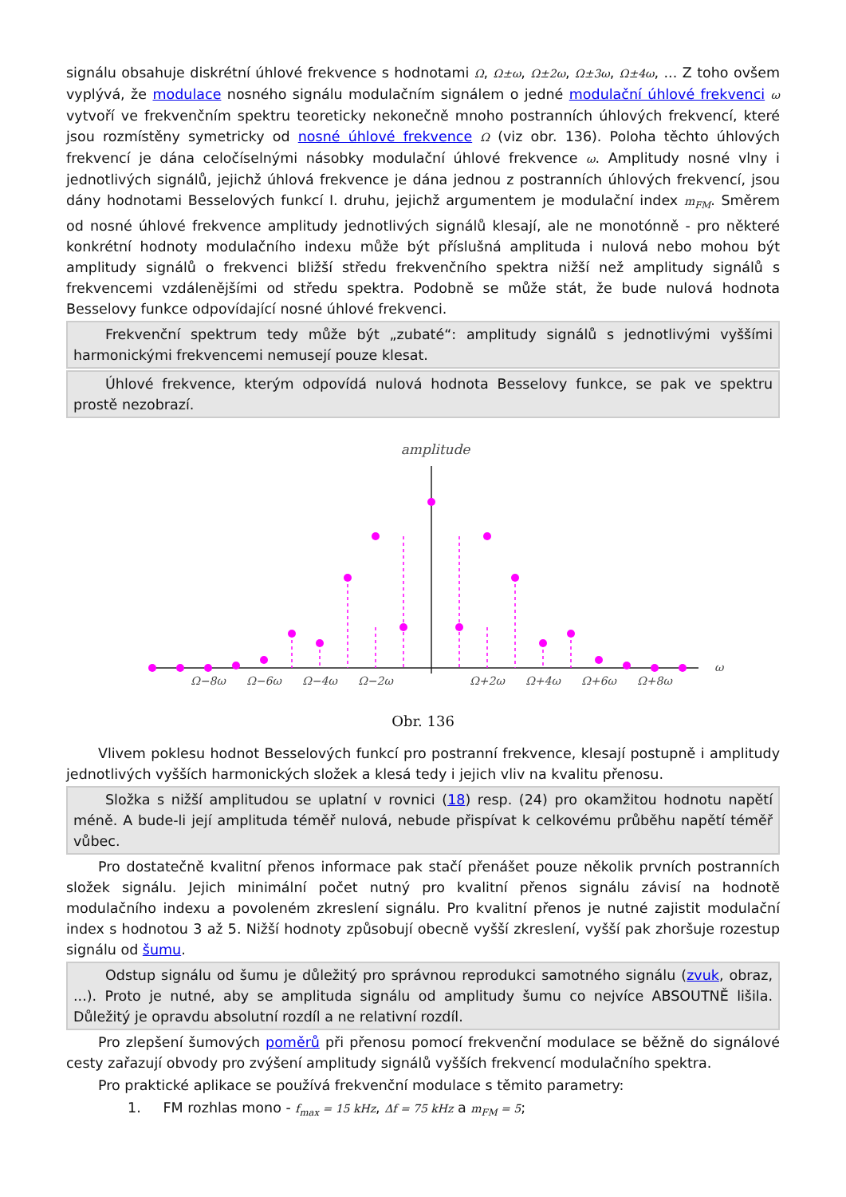signálu obsahuje diskrétní úhlové frekvence s hodnotami Ω, Ω±ω, Ω±2ω, Ω±3ω, Ω±4ω, ... Z toho ovšem vyplývá, že modulace nosného signálu modulačním signálem o jedné modulační úhlové frekvenci ω vytvoří ve frekvenčním spektru teoreticky nekonečně mnoho postranních úhlových frekvencí, které jsou rozmístěny symetricky od nosné úhlové frekvence Ω (viz obr. 136). Poloha těchto úhlových frekvencí je dána celočíselnými násobky modulační úhlové frekvence ω. Amplitudy nosné vlny i jednotlivých signálů, jejichž úhlová frekvence je dána jednou z postranních úhlových frekvencí, jsou dány hodnotami Besselových funkcí I. druhu, jejichž argumentem je modulační index m<sub>FM</sub>. Směrem od nosné úhlové frekvence amplitudy jednotlivých signálů klesají, ale ne monotónně - pro některé konkrétní hodnoty modulačního indexu může být příslušná amplituda i nulová nebo mohou být amplitudy signálů o frekvenci bližší středu frekvenčního spektra nižší než amplitudy signálů s frekvencemi vzdálenějšími od středu spektra. Podobně se může stát, že bude nulová hodnota Besselovy funkce odpovídající nosné úhlové frekvenci.
Frekvenční spektrum tedy může být „zubaté“: amplitudy signálů s jednotlivými vyššími harmonickými frekvencemi nemusejí pouze klesat.
Úhlové frekvence, kterým odpovídá nulová hodnota Besselovy funkce, se pak ve spektru prostě nezobrazí.
amplitude
ω
Ω−8ω
Ω−6ω
Ω−4ω
Ω−2ω
Ω+2ω
Ω+4ω
Ω+6ω
Ω+8ω
Obr. 136
Vlivem poklesu hodnot Besselových funkcí pro postranní frekvence, klesají postupně i amplitudy jednotlivých vyšších harmonických složek a klesá tedy i jejich vliv na kvalitu přenosu.
Složka s nižší amplitudou se uplatní v rovnici (18) resp. (24) pro okamžitou hodnotu napětí méně. A bude-li její amplituda téměř nulová, nebude přispívat k celkovému průběhu napětí téměř vůbec.
Pro dostatečně kvalitní přenos informace pak stačí přenášet pouze několik prvních postranních složek signálu. Jejich minimální počet nutný pro kvalitní přenos signálu závisí na hodnotě modulačního indexu a povoleném zkreslení signálu. Pro kvalitní přenos je nutné zajistit modulační index s hodnotou 3 až 5. Nižší hodnoty způsobují obecně vyšší zkreslení, vyšší pak zhoršuje rozestup signálu od šumu.
Odstup signálu od šumu je důležitý pro správnou reprodukci samotného signálu (zvuk, obraz, ...). Proto je nutné, aby se amplituda signálu od amplitudy šumu co nejvíce ABSOUTNĚ lišila. Důležitý je opravdu absolutní rozdíl a ne relativní rozdíl.
Pro zlepšení šumových poměrů při přenosu pomocí frekvenční modulace se běžně do signálové cesty zařazují obvody pro zvýšení amplitudy signálů vyšších frekvencí modulačního spektra.
Pro praktické aplikace se používá frekvenční modulace s těmito parametry:
1. FM rozhlas mono - f<sub>max</sub> = 15 kHz, Δf = 75 kHz a m<sub>FM</sub> = 5;